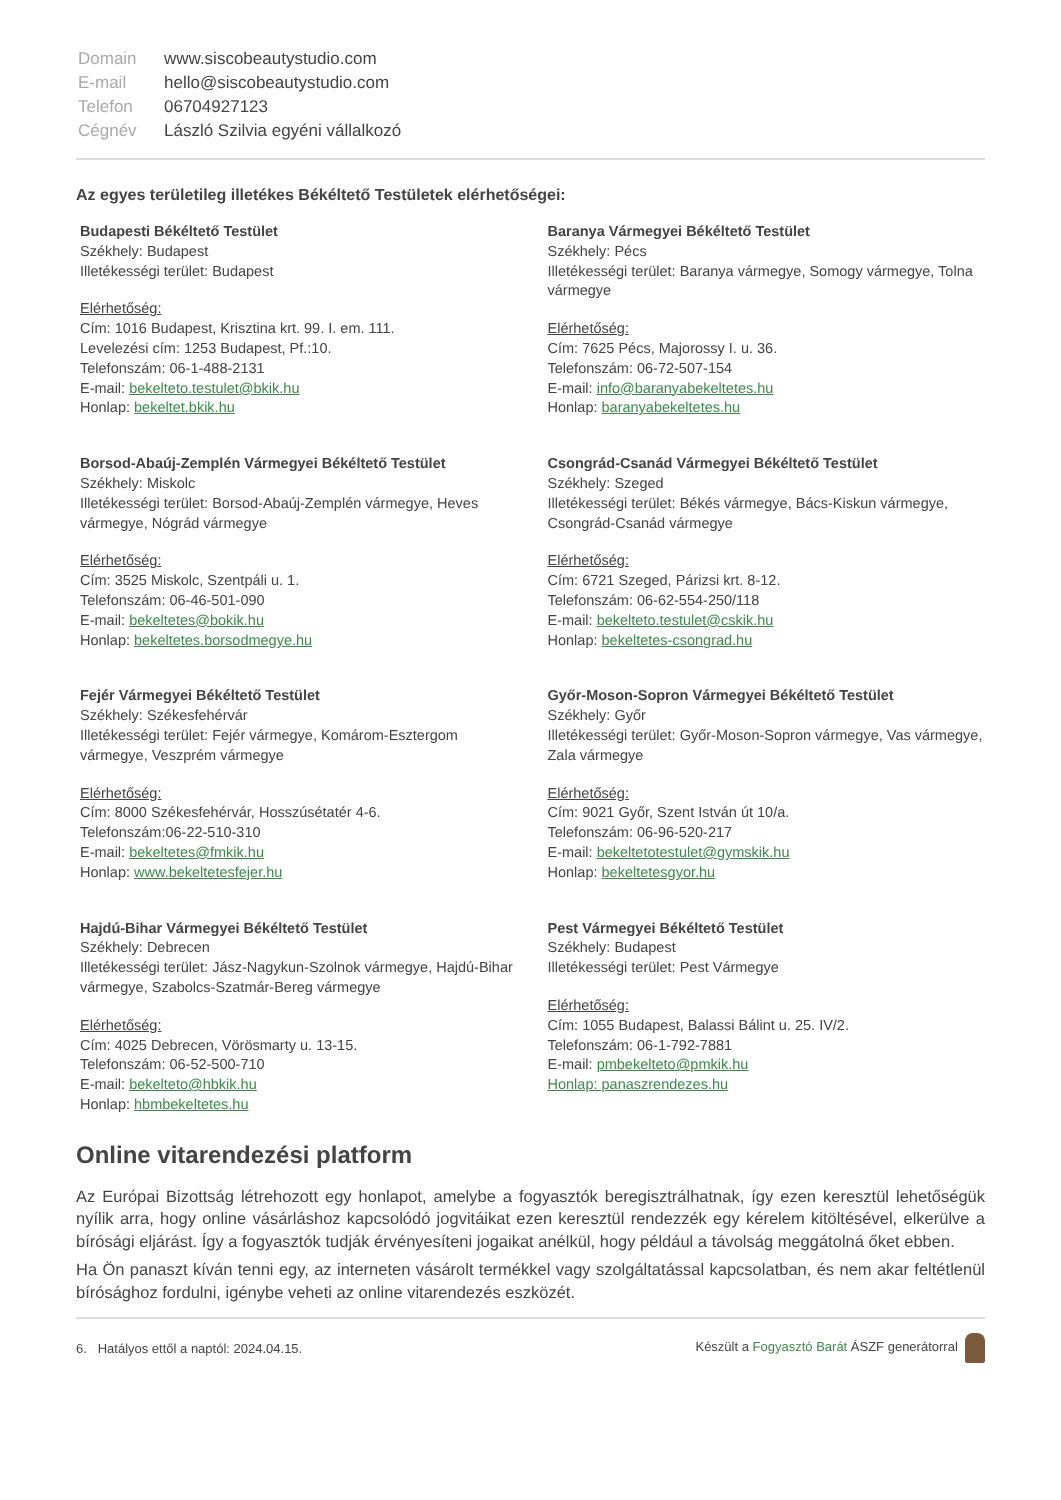| Domain | www.siscobeautystudio.com |
| E-mail | hello@siscobeautystudio.com |
| Telefon | 06704927123 |
| Cégnév | László Szilvia egyéni vállalkozó |
Az egyes területileg illetékes Békéltető Testületek elérhetőségei:
Budapesti Békéltető Testület
Székhely: Budapest
Illetékességi terület: Budapest
Elérhetőség:
Cím: 1016 Budapest, Krisztina krt. 99. I. em. 111.
Levelezési cím: 1253 Budapest, Pf.:10.
Telefonszám: 06-1-488-2131
E-mail: bekelteto.testulet@bkik.hu
Honlap: bekeltet.bkik.hu
Baranya Vármegyei Békéltető Testület
Székhely: Pécs
Illetékességi terület: Baranya vármegye, Somogy vármegye, Tolna vármegye
Elérhetőség:
Cím: 7625 Pécs, Majorossy I. u. 36.
Telefonszám: 06-72-507-154
E-mail: info@baranyabekeltetes.hu
Honlap: baranyabekeltetes.hu
Borsod-Abaúj-Zemplén Vármegyei Békéltető Testület
Székhely: Miskolc
Illetékességi terület: Borsod-Abaúj-Zemplén vármegye, Heves vármegye, Nógrád vármegye
Elérhetőség:
Cím: 3525 Miskolc, Szentpáli u. 1.
Telefonszám: 06-46-501-090
E-mail: bekeltetes@bokik.hu
Honlap: bekeltetes.borsodmegye.hu
Csongrád-Csanád Vármegyei Békéltető Testület
Székhely: Szeged
Illetékességi terület: Békés vármegye, Bács-Kiskun vármegye, Csongrád-Csanád vármegye
Elérhetőség:
Cím: 6721 Szeged, Párizsi krt. 8-12.
Telefonszám: 06-62-554-250/118
E-mail: bekelteto.testulet@cskik.hu
Honlap: bekeltetes-csongrad.hu
Fejér Vármegyei Békéltető Testület
Székhely: Székesfehérvár
Illetékességi terület: Fejér vármegye, Komárom-Esztergom vármegye, Veszprém vármegye
Elérhetőség:
Cím: 8000 Székesfehérvár, Hosszúsétatér 4-6.
Telefonszám:06-22-510-310
E-mail: bekeltetes@fmkik.hu
Honlap: www.bekeltetesfejer.hu
Győr-Moson-Sopron Vármegyei Békéltető Testület
Székhely: Győr
Illetékességi terület: Győr-Moson-Sopron vármegye, Vas vármegye, Zala vármegye
Elérhetőség:
Cím: 9021 Győr, Szent István út 10/a.
Telefonszám: 06-96-520-217
E-mail: bekeltetotestulet@gymskik.hu
Honlap: bekeltetesgyor.hu
Hajdú-Bihar Vármegyei Békéltető Testület
Székhely: Debrecen
Illetékességi terület: Jász-Nagykun-Szolnok vármegye, Hajdú-Bihar vármegye, Szabolcs-Szatmár-Bereg vármegye
Elérhetőség:
Cím: 4025 Debrecen, Vörösmarty u. 13-15.
Telefonszám: 06-52-500-710
E-mail: bekelteto@hbkik.hu
Honlap: hbmbekeltetes.hu
Pest Vármegyei Békéltető Testület
Székhely: Budapest
Illetékességi terület: Pest Vármegye
Elérhetőség:
Cím: 1055 Budapest, Balassi Bálint u. 25. IV/2.
Telefonszám: 06-1-792-7881
E-mail: pmbekelteto@pmkik.hu
Honlap: panaszrendezes.hu
Online vitarendezési platform
Az Európai Bizottság létrehozott egy honlapot, amelybe a fogyasztók beregisztrálhatnak, így ezen keresztül lehetőségük nyílik arra, hogy online vásárláshoz kapcsolódó jogvitáikat ezen keresztül rendezzék egy kérelem kitöltésével, elkerülve a bírósági eljárást. Így a fogyasztók tudják érvényesíteni jogaikat anélkül, hogy például a távolság meggátolná őket ebben.
Ha Ön panaszt kíván tenni egy, az interneten vásárolt termékkel vagy szolgáltatással kapcsolatban, és nem akar feltétlenül bírósághoz fordulni, igénybe veheti az online vitarendezés eszközét.
6. Hatályos ettől a naptól: 2024.04.15. Készült a Fogyasztó Barát ÁSZF generátorral